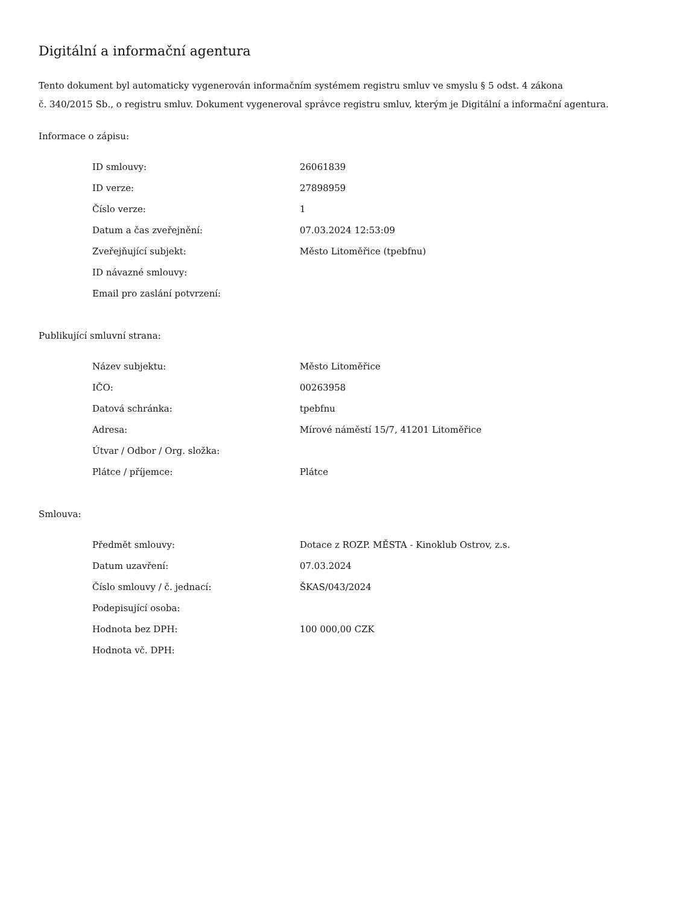Digitální a informační agentura
Tento dokument byl automaticky vygenerován informačním systémem registru smluv ve smyslu § 5 odst. 4 zákona
č. 340/2015 Sb., o registru smluv. Dokument vygeneroval správce registru smluv, kterým je Digitální a informační agentura.
Informace o zápisu:
| ID smlouvy: | 26061839 |
| ID verze: | 27898959 |
| Číslo verze: | 1 |
| Datum a čas zveřejnění: | 07.03.2024 12:53:09 |
| Zveřejňující subjekt: | Město Litoměřice (tpebfnu) |
| ID návazné smlouvy: | |
| Email pro zaslání potvrzení: | |
Publikující smluvní strana:
| Název subjektu: | Město Litoměřice |
| IČO: | 00263958 |
| Datová schránka: | tpebfnu |
| Adresa: | Mírové náměstí 15/7, 41201 Litoměřice |
| Útvar / Odbor / Org. složka: | |
| Plátce / příjemce: | Plátce |
Smlouva:
| Předmět smlouvy: | Dotace z ROZP. MĚSTA - Kinoklub Ostrov, z.s. |
| Datum uzavření: | 07.03.2024 |
| Číslo smlouvy / č. jednací: | ŠKAS/043/2024 |
| Podepisující osoba: | |
| Hodnota bez DPH: | 100 000,00 CZK |
| Hodnota vč. DPH: | |